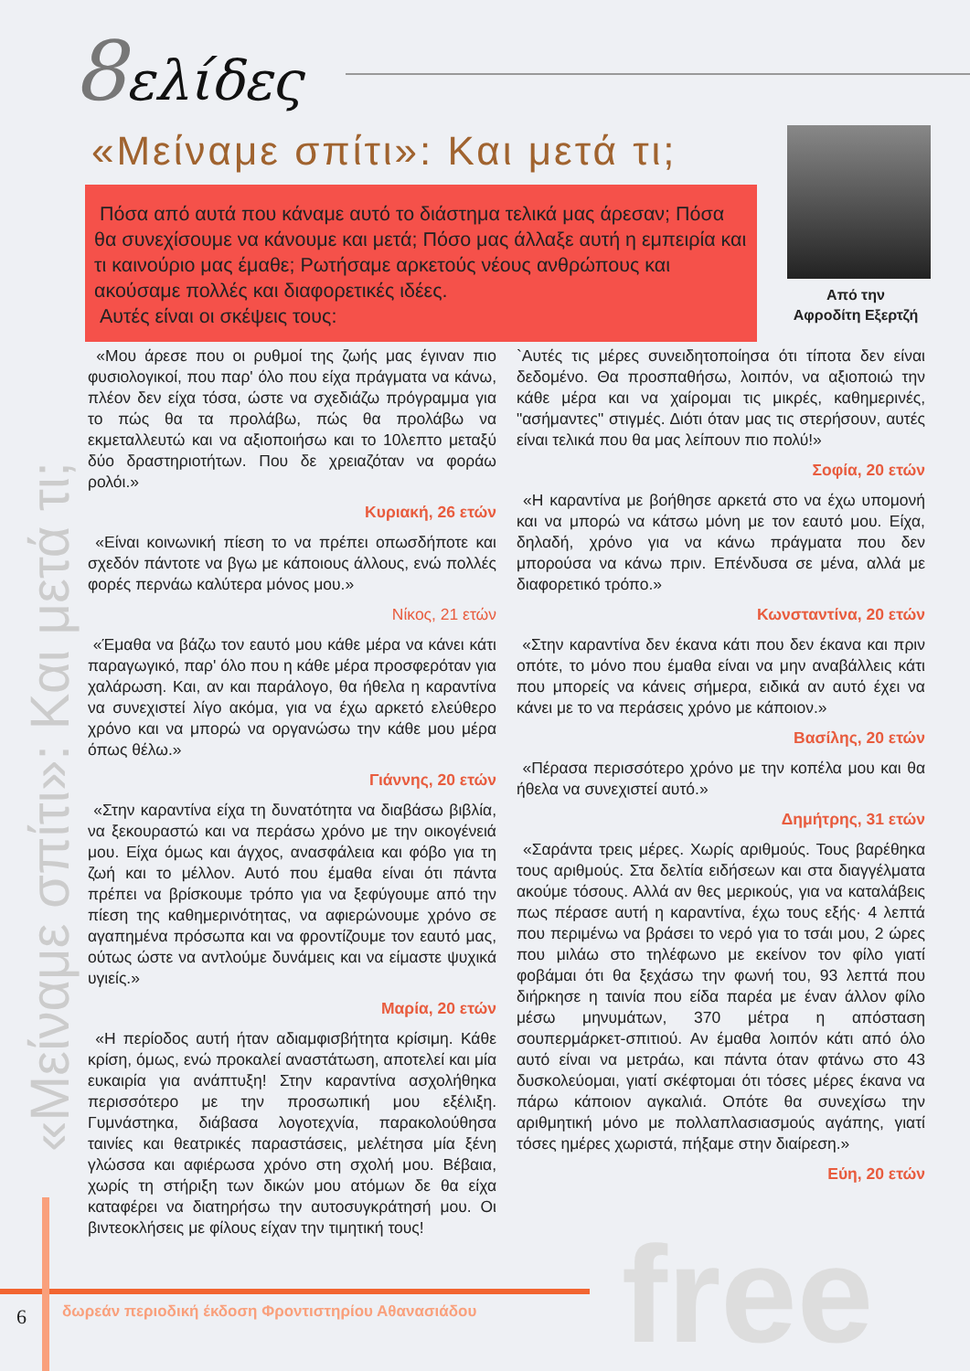8ελίδες
«Μείναμε σπίτι»: Και μετά τι;
«Μείναμε σπίτι»: Και μετά τι;
Πόσα από αυτά που κάναμε αυτό το διάστημα τελικά μας άρεσαν; Πόσα θα συνεχίσουμε να κάνουμε και μετά; Πόσο μας άλλαξε αυτή η εμπειρία και τι καινούριο μας έμαθε; Ρωτήσαμε αρκετούς νέους ανθρώπους και ακούσαμε πολλές και διαφορετικές ιδέες.
Αυτές είναι οι σκέψεις τους:
Από την
Αφροδίτη Εξερτζή
«Μου άρεσε που οι ρυθμοί της ζωής μας έγιναν πιο φυσιολογικοί, που παρ' όλο που είχα πράγματα να κάνω, πλέον δεν είχα τόσα, ώστε να σχεδιάζω πρόγραμμα για το πώς θα τα προλάβω, πώς θα προλάβω να εκμεταλλευτώ και να αξιοποιήσω και το 10λεπτο μεταξύ δύο δραστηριοτήτων. Που δε χρειαζόταν να φοράω ρολόι.»
Κυριακή, 26 ετών
«Είναι κοινωνική πίεση το να πρέπει οπωσδήποτε και σχεδόν πάντοτε να βγω με κάποιους άλλους, ενώ πολλές φορές περνάω καλύτερα μόνος μου.»
Νίκος, 21 ετών
«Έμαθα να βάζω τον εαυτό μου κάθε μέρα να κάνει κάτι παραγωγικό, παρ' όλο που η κάθε μέρα προσφερόταν για χαλάρωση. Και, αν και παράλογο, θα ήθελα η καραντίνα να συνεχιστεί λίγο ακόμα, για να έχω αρκετό ελεύθερο χρόνο και να μπορώ να οργανώσω την κάθε μου μέρα όπως θέλω.»
Γιάννης, 20 ετών
«Στην καραντίνα είχα τη δυνατότητα να διαβάσω βιβλία, να ξεκουραστώ και να περάσω χρόνο με την οικογένειά μου. Είχα όμως και άγχος, ανασφάλεια και φόβο για τη ζωή και το μέλλον. Αυτό που έμαθα είναι ότι πάντα πρέπει να βρίσκουμε τρόπο για να ξεφύγουμε από την πίεση της καθημερινότητας, να αφιερώνουμε χρόνο σε αγαπημένα πρόσωπα και να φροντίζουμε τον εαυτό μας, ούτως ώστε να αντλούμε δυνάμεις και να είμαστε ψυχικά υγιείς.»
Μαρία, 20 ετών
«Η περίοδος αυτή ήταν αδιαμφισβήτητα κρίσιμη. Κάθε κρίση, όμως, ενώ προκαλεί αναστάτωση, αποτελεί και μία ευκαιρία για ανάπτυξη! Στην καραντίνα ασχολήθηκα περισσότερο με την προσωπική μου εξέλιξη. Γυμνάστηκα, διάβασα λογοτεχνία, παρακολούθησα ταινίες και θεατρικές παραστάσεις, μελέτησα μία ξένη γλώσσα και αφιέρωσα χρόνο στη σχολή μου. Βέβαια, χωρίς τη στήριξη των δικών μου ατόμων δε θα είχα καταφέρει να διατηρήσω την αυτοσυγκράτησή μου. Οι βιντεοκλήσεις με φίλους είχαν την τιμητική τους!
`Αυτές τις μέρες συνειδητοποίησα ότι τίποτα δεν είναι δεδομένο. Θα προσπαθήσω, λοιπόν, να αξιοποιώ την κάθε μέρα και να χαίρομαι τις μικρές, καθημερινές, "ασήμαντες" στιγμές. Διότι όταν μας τις στερήσουν, αυτές είναι τελικά που θα μας λείπουν πιο πολύ!»
Σοφία, 20 ετών
«Η καραντίνα με βοήθησε αρκετά στο να έχω υπομονή και να μπορώ να κάτσω μόνη με τον εαυτό μου. Είχα, δηλαδή, χρόνο για να κάνω πράγματα που δεν μπορούσα να κάνω πριν. Επένδυσα σε μένα, αλλά με διαφορετικό τρόπο.»
Κωνσταντίνα, 20 ετών
«Στην καραντίνα δεν έκανα κάτι που δεν έκανα και πριν οπότε, το μόνο που έμαθα είναι να μην αναβάλλεις κάτι που μπορείς να κάνεις σήμερα, ειδικά αν αυτό έχει να κάνει με το να περάσεις χρόνο με κάποιον.»
Βασίλης, 20 ετών
«Πέρασα περισσότερο χρόνο με την κοπέλα μου και θα ήθελα να συνεχιστεί αυτό.»
Δημήτρης, 31 ετών
«Σαράντα τρεις μέρες. Χωρίς αριθμούς. Τους βαρέθηκα τους αριθμούς. Στα δελτία ειδήσεων και στα διαγγέλματα ακούμε τόσους. Αλλά αν θες μερικούς, για να καταλάβεις πως πέρασε αυτή η καραντίνα, έχω τους εξής· 4 λεπτά που περιμένω να βράσει το νερό για το τσάι μου, 2 ώρες που μιλάω στο τηλέφωνο με εκείνον τον φίλο γιατί φοβάμαι ότι θα ξεχάσω την φωνή του, 93 λεπτά που διήρκησε η ταινία που είδα παρέα με έναν άλλον φίλο μέσω μηνυμάτων, 370 μέτρα η απόσταση σουπερμάρκετ-σπιτιού. Αν έμαθα λοιπόν κάτι από όλο αυτό είναι να μετράω, και πάντα όταν φτάνω στο 43 δυσκολεύομαι, γιατί σκέφτομαι ότι τόσες μέρες έκανα να πάρω κάποιον αγκαλιά. Οπότε θα συνεχίσω την αριθμητική μόνο με πολλαπλασιασμούς αγάπης, γιατί τόσες ημέρες χωριστά, πήξαμε στην διαίρεση.»
Εύη, 20 ετών
free
6
δωρεάν περιοδική έκδοση Φροντιστηρίου Αθανασιάδου